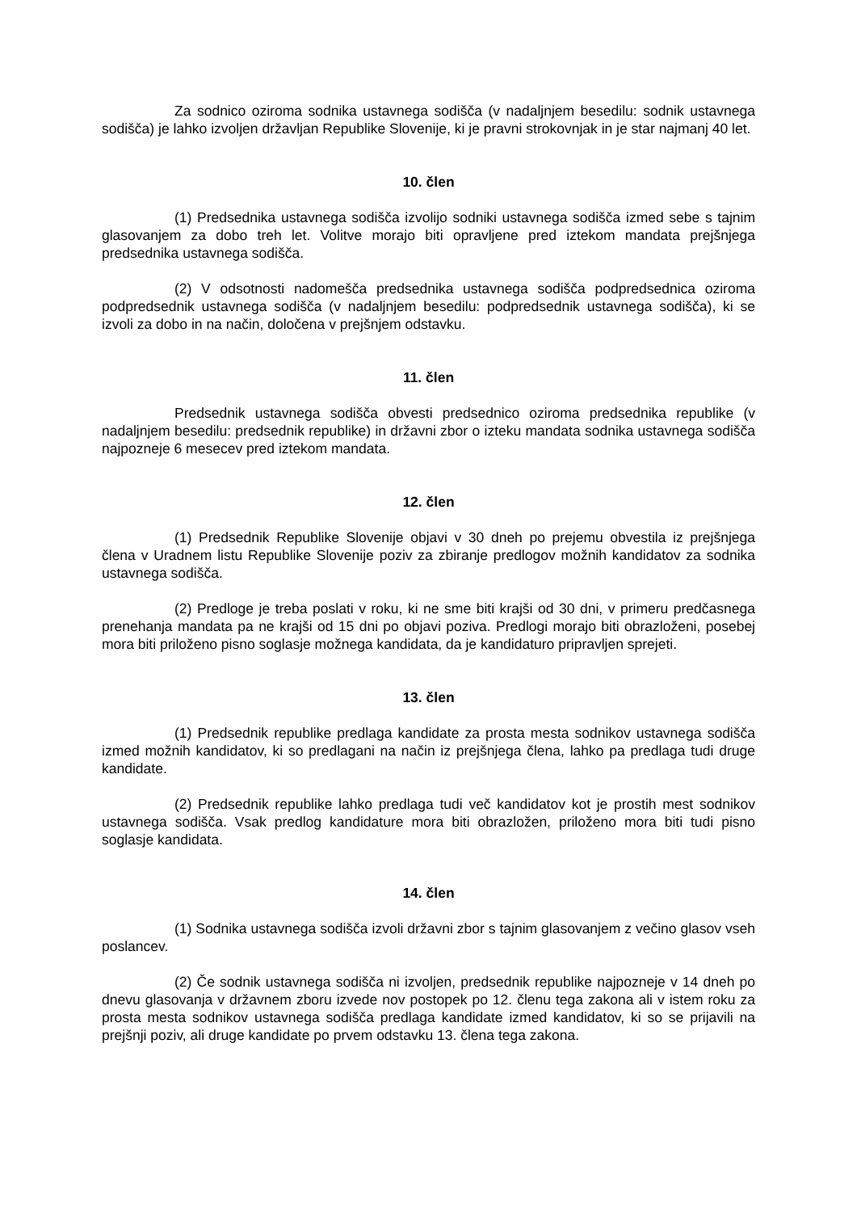Za sodnico oziroma sodnika ustavnega sodišča (v nadaljnjem besedilu: sodnik ustavnega sodišča) je lahko izvoljen državljan Republike Slovenije, ki je pravni strokovnjak in je star najmanj 40 let.
10. člen
(1) Predsednika ustavnega sodišča izvolijo sodniki ustavnega sodišča izmed sebe s tajnim glasovanjem za dobo treh let. Volitve morajo biti opravljene pred iztekom mandata prejšnjega predsednika ustavnega sodišča.
(2) V odsotnosti nadomešča predsednika ustavnega sodišča podpredsednica oziroma podpredsednik ustavnega sodišča (v nadaljnjem besedilu: podpredsednik ustavnega sodišča), ki se izvoli za dobo in na način, določena v prejšnjem odstavku.
11. člen
Predsednik ustavnega sodišča obvesti predsednico oziroma predsednika republike (v nadaljnjem besedilu: predsednik republike) in državni zbor o izteku mandata sodnika ustavnega sodišča najpozneje 6 mesecev pred iztekom mandata.
12. člen
(1) Predsednik Republike Slovenije objavi v 30 dneh po prejemu obvestila iz prejšnjega člena v Uradnem listu Republike Slovenije poziv za zbiranje predlogov možnih kandidatov za sodnika ustavnega sodišča.
(2) Predloge je treba poslati v roku, ki ne sme biti krajši od 30 dni, v primeru predčasnega prenehanja mandata pa ne krajši od 15 dni po objavi poziva. Predlogi morajo biti obrazloženi, posebej mora biti priloženo pisno soglasje možnega kandidata, da je kandidaturo pripravljen sprejeti.
13. člen
(1) Predsednik republike predlaga kandidate za prosta mesta sodnikov ustavnega sodišča izmed možnih kandidatov, ki so predlagani na način iz prejšnjega člena, lahko pa predlaga tudi druge kandidate.
(2) Predsednik republike lahko predlaga tudi več kandidatov kot je prostih mest sodnikov ustavnega sodišča. Vsak predlog kandidature mora biti obrazložen, priloženo mora biti tudi pisno soglasje kandidata.
14. člen
(1) Sodnika ustavnega sodišča izvoli državni zbor s tajnim glasovanjem z večino glasov vseh poslancev.
(2) Če sodnik ustavnega sodišča ni izvoljen, predsednik republike najpozneje v 14 dneh po dnevu glasovanja v državnem zboru izvede nov postopek po 12. členu tega zakona ali v istem roku za prosta mesta sodnikov ustavnega sodišča predlaga kandidate izmed kandidatov, ki so se prijavili na prejšnji poziv, ali druge kandidate po prvem odstavku 13. člena tega zakona.